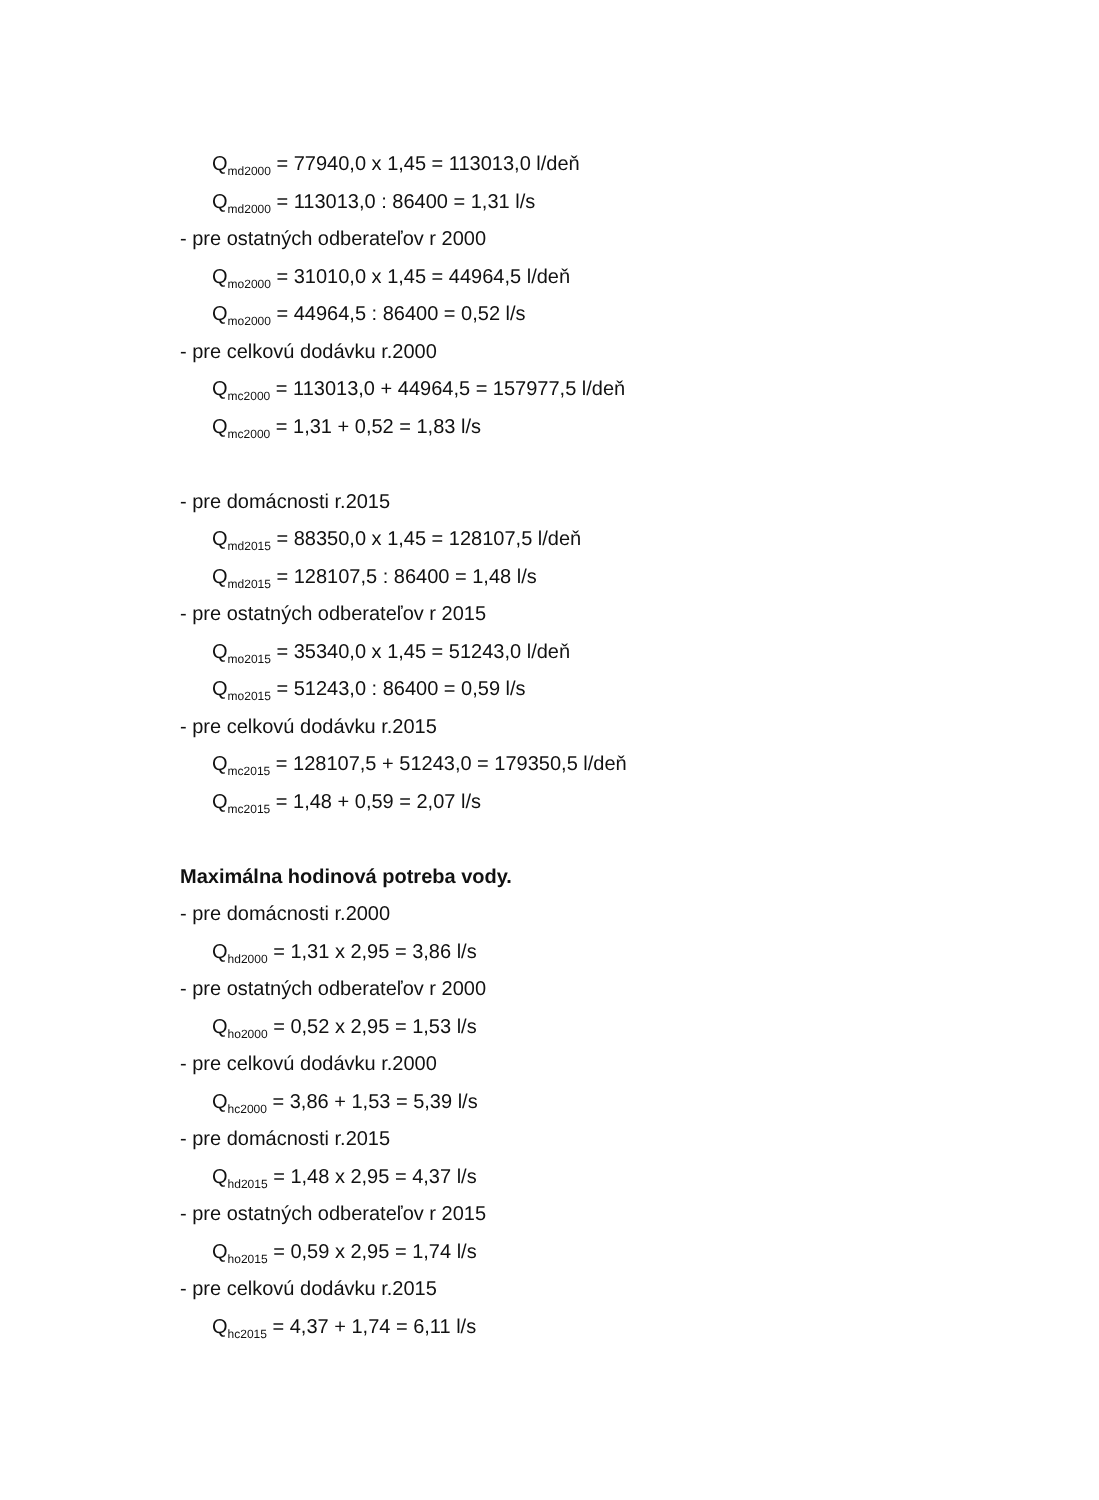Q<sub>md2000</sub> = 77940,0 x 1,45 = 113013,0 l/deň
Q<sub>md2000</sub> = 113013,0 : 86400 = 1,31 l/s
- pre ostatných odberateľov r 2000
Q<sub>mo2000</sub> = 31010,0 x 1,45 = 44964,5 l/deň
Q<sub>mo2000</sub> = 44964,5 : 86400 = 0,52 l/s
- pre celkovú dodávku r.2000
Q<sub>mc2000</sub> = 113013,0 + 44964,5 = 157977,5 l/deň
Q<sub>mc2000</sub> = 1,31 + 0,52 = 1,83 l/s
- pre domácnosti r.2015
Q<sub>md2015</sub> = 88350,0 x 1,45 = 128107,5 l/deň
Q<sub>md2015</sub> = 128107,5 : 86400 = 1,48 l/s
- pre ostatných odberateľov r 2015
Q<sub>mo2015</sub> = 35340,0 x 1,45 = 51243,0 l/deň
Q<sub>mo2015</sub> = 51243,0 : 86400 = 0,59 l/s
- pre celkovú dodávku r.2015
Q<sub>mc2015</sub> = 128107,5 + 51243,0 = 179350,5 l/deň
Q<sub>mc2015</sub> = 1,48 + 0,59 = 2,07 l/s
Maximálna hodinová potreba vody.
- pre domácnosti r.2000
Q<sub>hd2000</sub> = 1,31 x 2,95 = 3,86 l/s
- pre ostatných odberateľov r 2000
Q<sub>ho2000</sub> = 0,52 x 2,95 = 1,53 l/s
- pre celkovú dodávku r.2000
Q<sub>hc2000</sub> = 3,86 + 1,53 = 5,39 l/s
- pre domácnosti r.2015
Q<sub>hd2015</sub> = 1,48 x 2,95 = 4,37 l/s
- pre ostatných odberateľov r 2015
Q<sub>ho2015</sub> = 0,59 x 2,95 = 1,74 l/s
- pre celkovú dodávku r.2015
Q<sub>hc2015</sub> = 4,37 + 1,74 = 6,11 l/s